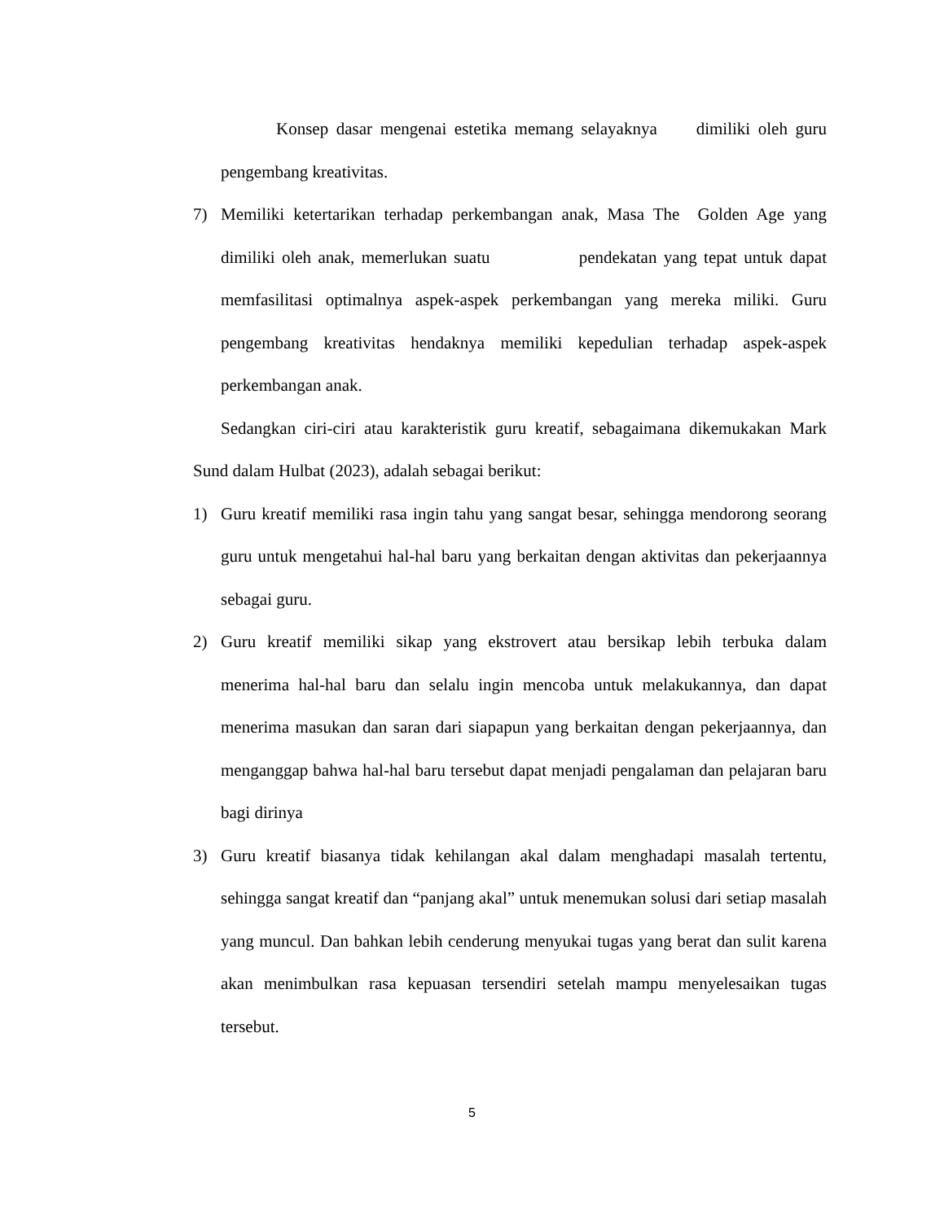Konsep dasar mengenai estetika memang selayaknya dimiliki oleh guru pengembang kreativitas.
7) Memiliki ketertarikan terhadap perkembangan anak, Masa The Golden Age yang dimiliki oleh anak, memerlukan suatu pendekatan yang tepat untuk dapat memfasilitasi optimalnya aspek-aspek perkembangan yang mereka miliki. Guru pengembang kreativitas hendaknya memiliki kepedulian terhadap aspek-aspek perkembangan anak.
Sedangkan ciri-ciri atau karakteristik guru kreatif, sebagaimana dikemukakan Mark Sund dalam Hulbat (2023), adalah sebagai berikut:
1) Guru kreatif memiliki rasa ingin tahu yang sangat besar, sehingga mendorong seorang guru untuk mengetahui hal-hal baru yang berkaitan dengan aktivitas dan pekerjaannya sebagai guru.
2) Guru kreatif memiliki sikap yang ekstrovert atau bersikap lebih terbuka dalam menerima hal-hal baru dan selalu ingin mencoba untuk melakukannya, dan dapat menerima masukan dan saran dari siapapun yang berkaitan dengan pekerjaannya, dan menganggap bahwa hal-hal baru tersebut dapat menjadi pengalaman dan pelajaran baru bagi dirinya
3) Guru kreatif biasanya tidak kehilangan akal dalam menghadapi masalah tertentu, sehingga sangat kreatif dan “panjang akal” untuk menemukan solusi dari setiap masalah yang muncul. Dan bahkan lebih cenderung menyukai tugas yang berat dan sulit karena akan menimbulkan rasa kepuasan tersendiri setelah mampu menyelesaikan tugas tersebut.
5